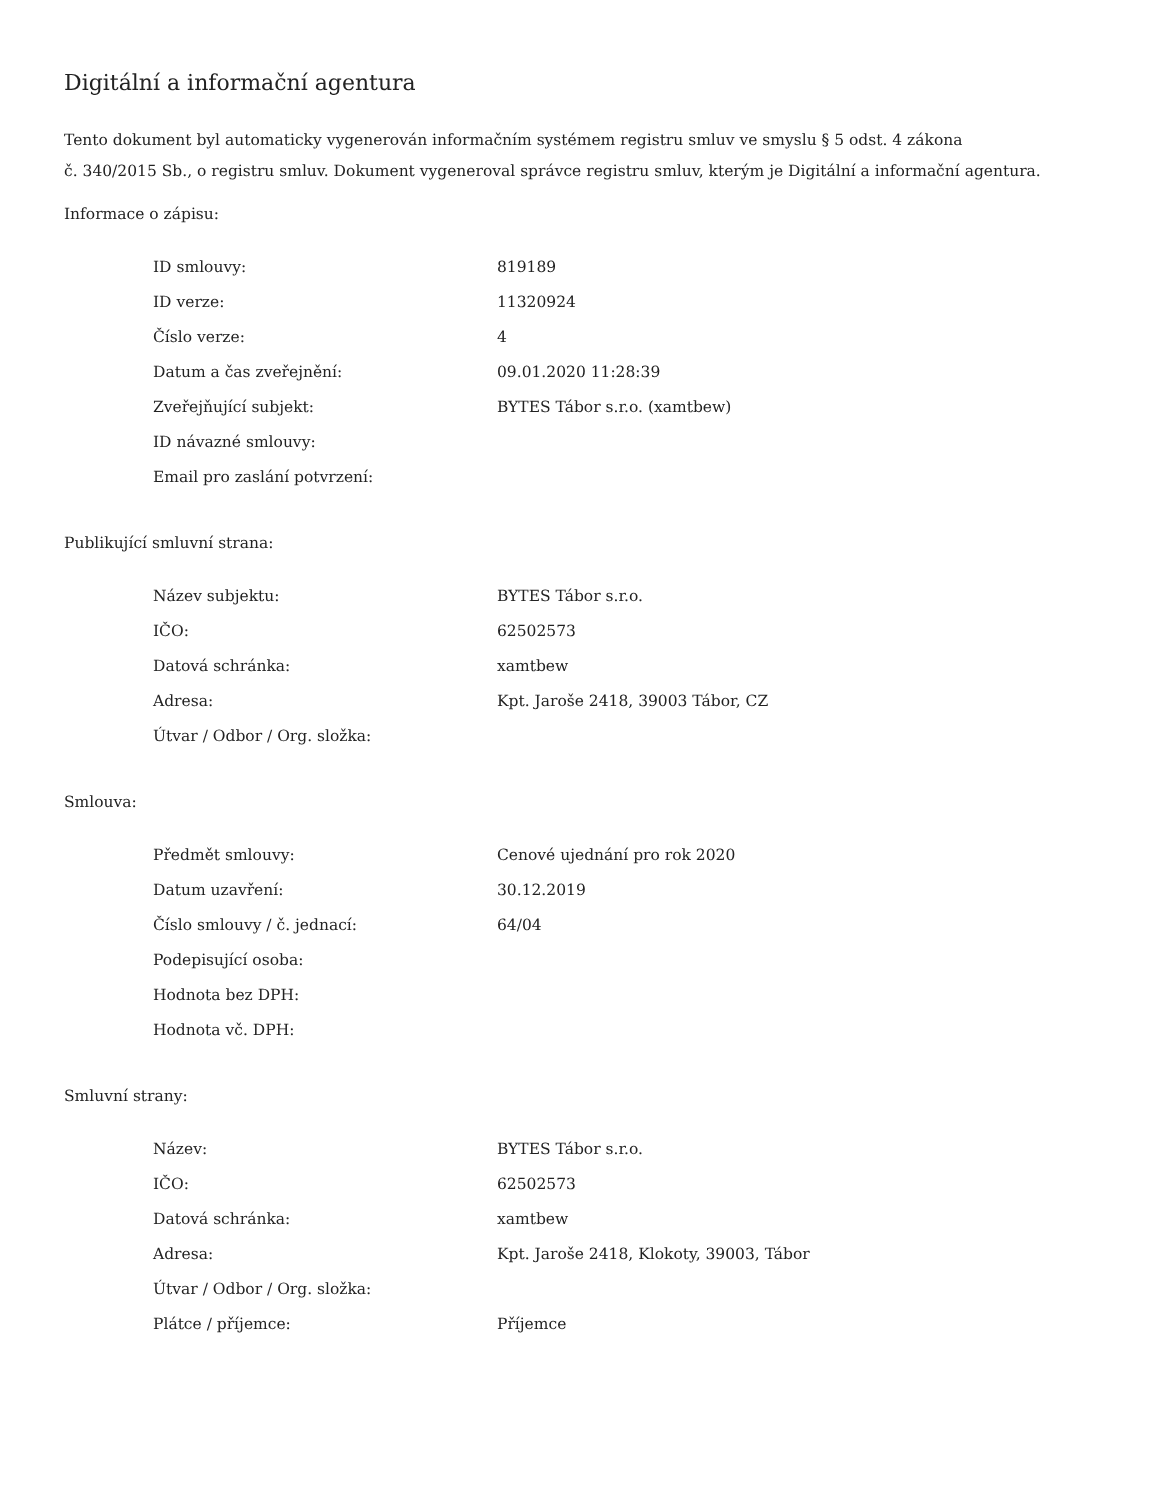Digitální a informační agentura
Tento dokument byl automaticky vygenerován informačním systémem registru smluv ve smyslu § 5 odst. 4 zákona
č. 340/2015 Sb., o registru smluv. Dokument vygeneroval správce registru smluv, kterým je Digitální a informační agentura.
Informace o zápisu:
| ID smlouvy: | 819189 |
| ID verze: | 11320924 |
| Číslo verze: | 4 |
| Datum a čas zveřejnění: | 09.01.2020 11:28:39 |
| Zveřejňující subjekt: | BYTES Tábor s.r.o. (xamtbew) |
| ID návazné smlouvy: | |
| Email pro zaslání potvrzení: | |
Publikující smluvní strana:
| Název subjektu: | BYTES Tábor s.r.o. |
| IČO: | 62502573 |
| Datová schránka: | xamtbew |
| Adresa: | Kpt. Jaroše 2418, 39003 Tábor, CZ |
| Útvar / Odbor / Org. složka: | |
Smlouva:
| Předmět smlouvy: | Cenové ujednání pro rok 2020 |
| Datum uzavření: | 30.12.2019 |
| Číslo smlouvy / č. jednací: | 64/04 |
| Podepisující osoba: | |
| Hodnota bez DPH: | |
| Hodnota vč. DPH: | |
Smluvní strany:
| Název: | BYTES Tábor s.r.o. |
| IČO: | 62502573 |
| Datová schránka: | xamtbew |
| Adresa: | Kpt. Jaroše 2418, Klokoty, 39003, Tábor |
| Útvar / Odbor / Org. složka: | |
| Plátce / příjemce: | Příjemce |